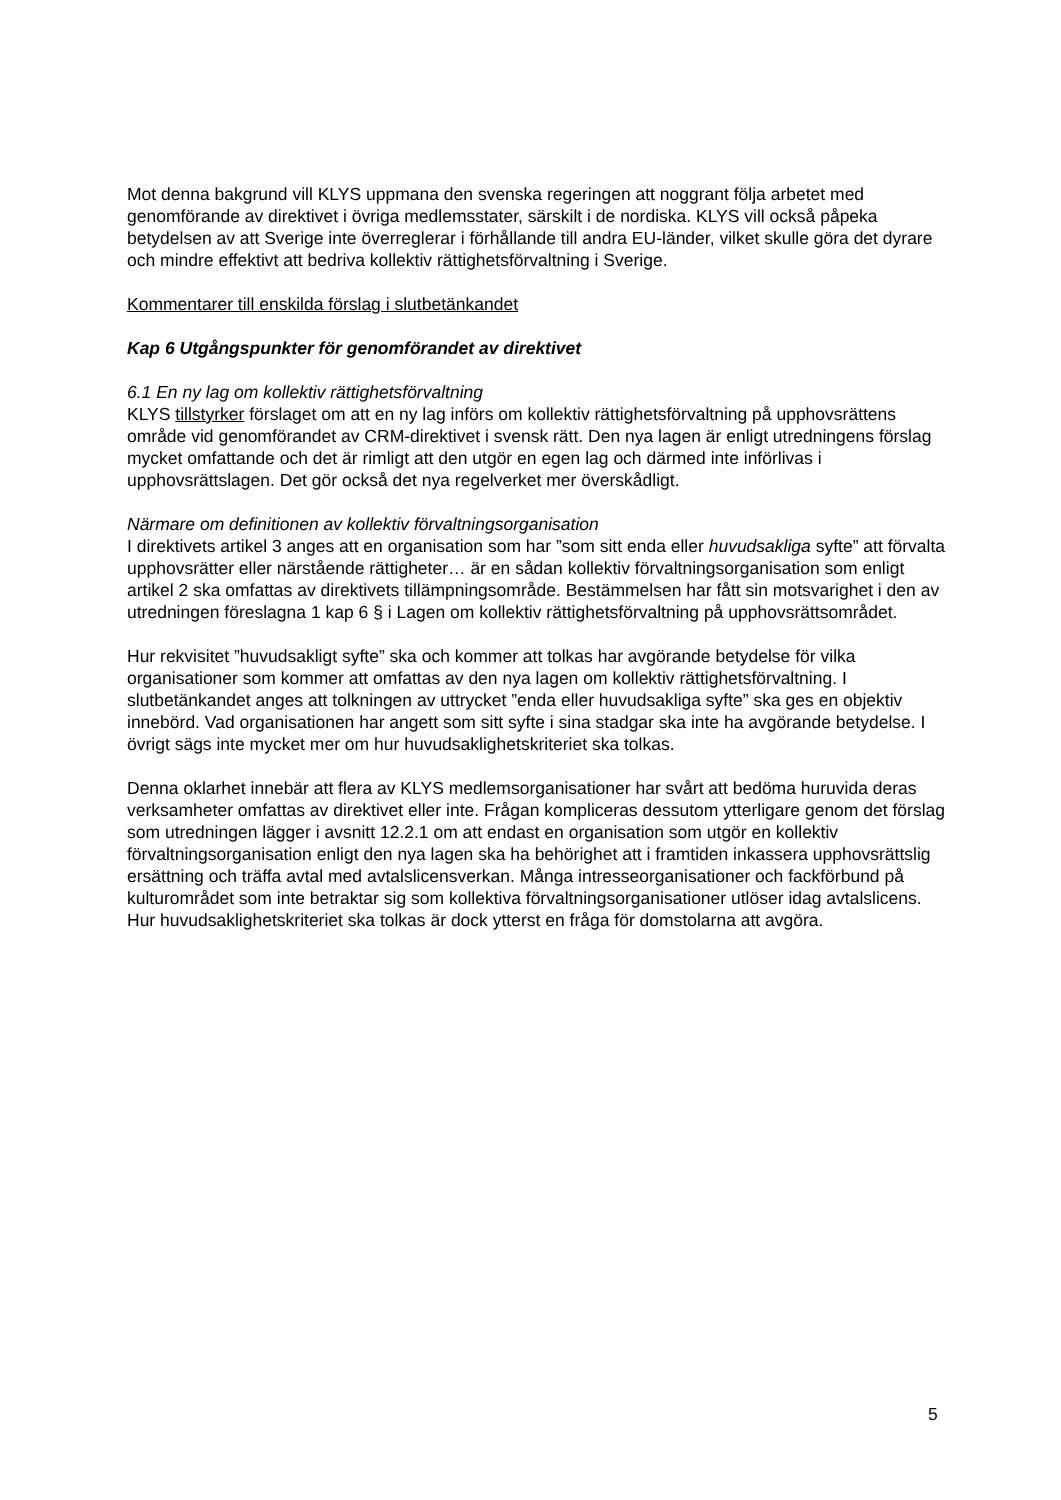Mot denna bakgrund vill KLYS uppmana den svenska regeringen att noggrant följa arbetet med genomförande av direktivet i övriga medlemsstater, särskilt i de nordiska. KLYS vill också påpeka betydelsen av att Sverige inte överreglerar i förhållande till andra EU-länder, vilket skulle göra det dyrare och mindre effektivt att bedriva kollektiv rättighetsförvaltning i Sverige.
Kommentarer till enskilda förslag i slutbetänkandet
Kap 6 Utgångspunkter för genomförandet av direktivet
6.1 En ny lag om kollektiv rättighetsförvaltning
KLYS tillstyrker förslaget om att en ny lag införs om kollektiv rättighetsförvaltning på upphovsrättens område vid genomförandet av CRM-direktivet i svensk rätt. Den nya lagen är enligt utredningens förslag mycket omfattande och det är rimligt att den utgör en egen lag och därmed inte införlivas i upphovsrättslagen. Det gör också det nya regelverket mer överskådligt.
Närmare om definitionen av kollektiv förvaltningsorganisation
I direktivets artikel 3 anges att en organisation som har ”som sitt enda eller huvudsakliga syfte” att förvalta upphovsrätter eller närstående rättigheter… är en sådan kollektiv förvaltningsorganisation som enligt artikel 2 ska omfattas av direktivets tillämpningsområde. Bestämmelsen har fått sin motsvarighet i den av utredningen föreslagna 1 kap 6 § i Lagen om kollektiv rättighetsförvaltning på upphovsrättsområdet.
Hur rekvisitet ”huvudsakligt syfte” ska och kommer att tolkas har avgörande betydelse för vilka organisationer som kommer att omfattas av den nya lagen om kollektiv rättighetsförvaltning. I slutbetänkandet anges att tolkningen av uttrycket ”enda eller huvudsakliga syfte” ska ges en objektiv innebörd. Vad organisationen har angett som sitt syfte i sina stadgar ska inte ha avgörande betydelse. I övrigt sägs inte mycket mer om hur huvudsaklighetskriteriet ska tolkas.
Denna oklarhet innebär att flera av KLYS medlemsorganisationer har svårt att bedöma huruvida deras verksamheter omfattas av direktivet eller inte. Frågan kompliceras dessutom ytterligare genom det förslag som utredningen lägger i avsnitt 12.2.1 om att endast en organisation som utgör en kollektiv förvaltningsorganisation enligt den nya lagen ska ha behörighet att i framtiden inkassera upphovsrättslig ersättning och träffa avtal med avtalslicensverkan. Många intresseorganisationer och fackförbund på kulturområdet som inte betraktar sig som kollektiva förvaltningsorganisationer utlöser idag avtalslicens. Hur huvudsaklighetskriteriet ska tolkas är dock ytterst en fråga för domstolarna att avgöra.
5